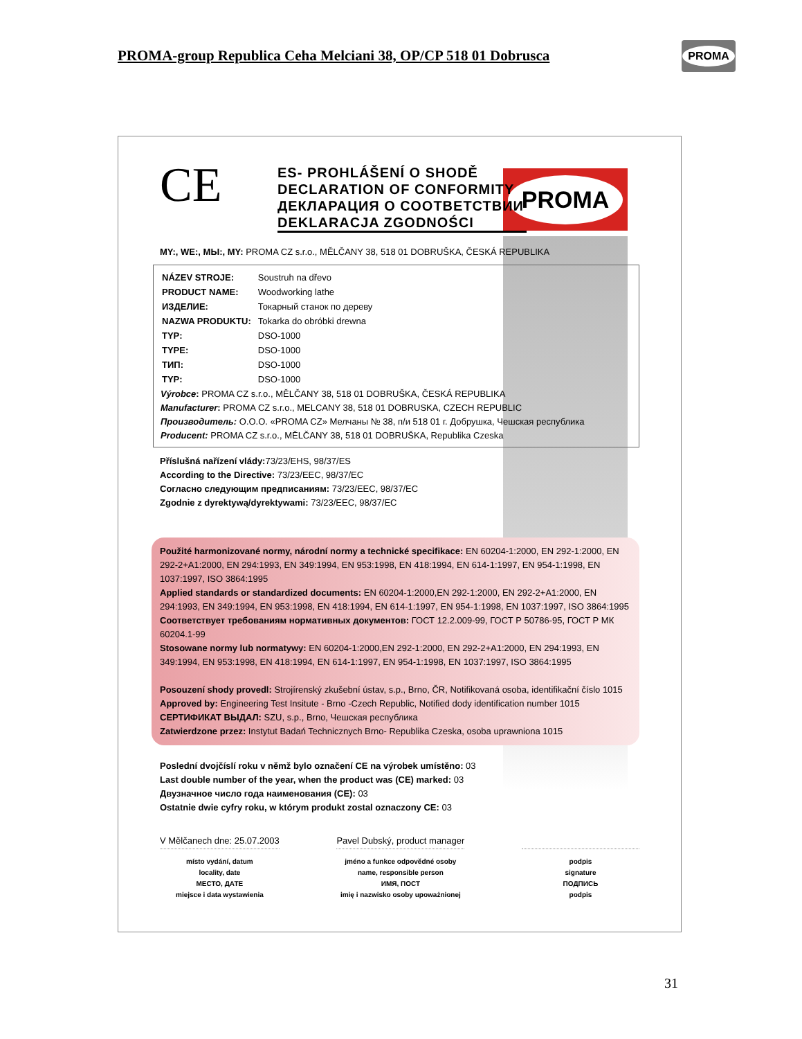PROMA-group Republica Ceha Melciani 38, OP/CP 518 01 Dobrusca
PROMA
PROMA
CE
ES- PROHLÁŠENÍ O SHODĚ
DECLARATION OF CONFORMITY
ДЕКЛАРАЦИЯ О СООТВЕТСТВИИ
DEKLARACJA ZGODNOŚCI
MY:, WE:, МЫ:, MY: PROMA CZ s.r.o., MĚLČANY 38, 518 01 DOBRUŠKA, ČESKÁ REPUBLIKA
| NÁZEV STROJE: | Soustruh na dřevo |
| PRODUCT NAME: | Woodworking lathe |
| ИЗДЕЛИЕ: | Токарный станок по дереву |
| NAZWA PRODUKTU: | Tokarka do obróbki drewna |
| TYP: | DSO-1000 |
| TYPE: | DSO-1000 |
| ТИП: | DSO-1000 |
| TYP: | DSO-1000 |
Výrobce: PROMA CZ s.r.o., MĚLČANY 38, 518 01 DOBRUŠKA, ČESKÁ REPUBLIKA
Manufacturer: PROMA CZ s.r.o., MELCANY 38, 518 01 DOBRUSKA, CZECH REPUBLIC
Производитель: O.O.O. «PROMA CZ» Мелчаны № 38, п/и 518 01 г. Добрушка, Чешская республика
Producent: PROMA CZ s.r.o., MĚLČANY 38, 518 01 DOBRUŠKA, Republika Czeska
Příslušná nařízení vlády: 73/23/EHS, 98/37/ES
According to the Directive: 73/23/EEC, 98/37/EC
Согласно следующим предписаниям: 73/23/EEC, 98/37/EC
Zgodnie z dyrektywą/dyrektywami: 73/23/EEC, 98/37/EC
Použité harmonizované normy, národní normy a technické specifikace: EN 60204-1:2000, EN 292-1:2000, EN 292-2+A1:2000, EN 294:1993, EN 349:1994, EN 953:1998, EN 418:1994, EN 614-1:1997, EN 954-1:1998, EN 1037:1997, ISO 3864:1995
Applied standards or standardized documents: EN 60204-1:2000,EN 292-1:2000, EN 292-2+A1:2000, EN 294:1993, EN 349:1994, EN 953:1998, EN 418:1994, EN 614-1:1997, EN 954-1:1998, EN 1037:1997, ISO 3864:1995
Соответствует требованиям нормативных документов: ГОСТ 12.2.009-99, ГОСТ Р 50786-95, ГОСТ Р МК 60204.1-99
Stosowane normy lub normatywy: EN 60204-1:2000,EN 292-1:2000, EN 292-2+A1:2000, EN 294:1993, EN 349:1994, EN 953:1998, EN 418:1994, EN 614-1:1997, EN 954-1:1998, EN 1037:1997, ISO 3864:1995
Posouzení shody provedl: Strojírenský zkušební ústav, s.p., Brno, ČR, Notifikovaná osoba, identifikační číslo 1015
Approved by: Engineering Test Insitute - Brno -Czech Republic, Notified dody identification number 1015
СЕРТИФИКАТ ВЫДАЛ: SZU, s.p., Brno, Чешская республика
Zatwierdzone przez: Instytut Badań Technicznych Brno- Republika Czeska, osoba uprawniona 1015
Poslední dvojčíslí roku v němž bylo označení CE na výrobek umístěno: 03
Last double number of the year, when the product was (CE) marked: 03
Двузначное число года наименования (CE): 03
Ostatnie dwie cyfry roku, w którym produkt zostal oznaczony CE: 03
V Mělčanech dne: 25.07.2003
místo vydání, datum
locality, date
МЕСТО, ДАТЕ
miejsce i data wystawienia
Pavel Dubský, product manager
jméno a funkce odpovědné osoby
name, responsible person
ИМЯ, ПОСТ
imię i nazwisko osoby upoważnionej
podpis
signature
ПОДПИСЬ
podpis
31